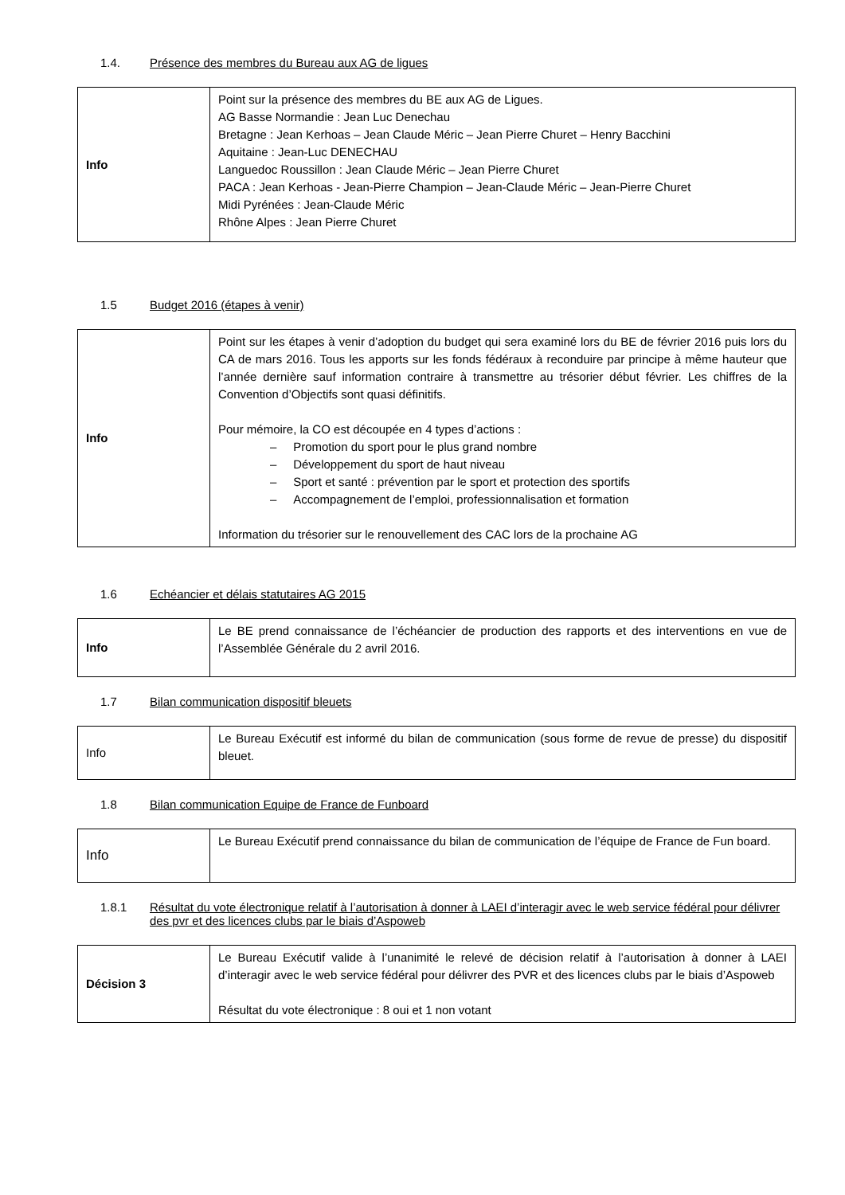1.4. Présence des membres du Bureau aux AG de ligues
| Info | Point sur la présence des membres du BE aux AG de Ligues. AG Basse Normandie : Jean Luc Denechau Bretagne : Jean Kerhoas – Jean Claude Méric – Jean Pierre Churet – Henry Bacchini Aquitaine : Jean-Luc DENECHAU Languedoc Roussillon : Jean Claude Méric – Jean Pierre Churet PACA : Jean Kerhoas - Jean-Pierre Champion – Jean-Claude Méric – Jean-Pierre Churet Midi Pyrénées : Jean-Claude Méric Rhône Alpes : Jean Pierre Churet |
1.5 Budget 2016 (étapes à venir)
| Info | Point sur les étapes à venir d’adoption du budget qui sera examiné lors du BE de février 2016 puis lors du CA de mars 2016. Tous les apports sur les fonds fédéraux à reconduire par principe à même hauteur que l’année dernière sauf information contraire à transmettre au trésorier début février. Les chiffres de la Convention d’Objectifs sont quasi définitifs. Pour mémoire, la CO est découpée en 4 types d’actions : – Promotion du sport pour le plus grand nombre – Développement du sport de haut niveau – Sport et santé : prévention par le sport et protection des sportifs – Accompagnement de l’emploi, professionnalisation et formation Information du trésorier sur le renouvellement des CAC lors de la prochaine AG |
1.6 Echéancier et délais statutaires AG 2015
| Info | Le BE prend connaissance de l’échéancier de production des rapports et des interventions en vue de l’Assemblée Générale du 2 avril 2016. |
1.7 Bilan communication dispositif bleuets
| Info | Le Bureau Exécutif est informé du bilan de communication (sous forme de revue de presse) du dispositif bleuet. |
1.8 Bilan communication Equipe de France de Funboard
| Info | Le Bureau Exécutif prend connaissance du bilan de communication de l’équipe de France de Fun board. |
1.8.1 Résultat du vote électronique relatif à l’autorisation à donner à LAEI d’interagir avec le web service fédéral pour délivrer des pvr et des licences clubs par le biais d’Aspoweb
| Décision 3 | Le Bureau Exécutif valide à l’unanimité le relevé de décision relatif à l’autorisation à donner à LAEI d’interagir avec le web service fédéral pour délivrer des PVR et des licences clubs par le biais d’Aspoweb Résultat du vote électronique : 8 oui et 1 non votant |